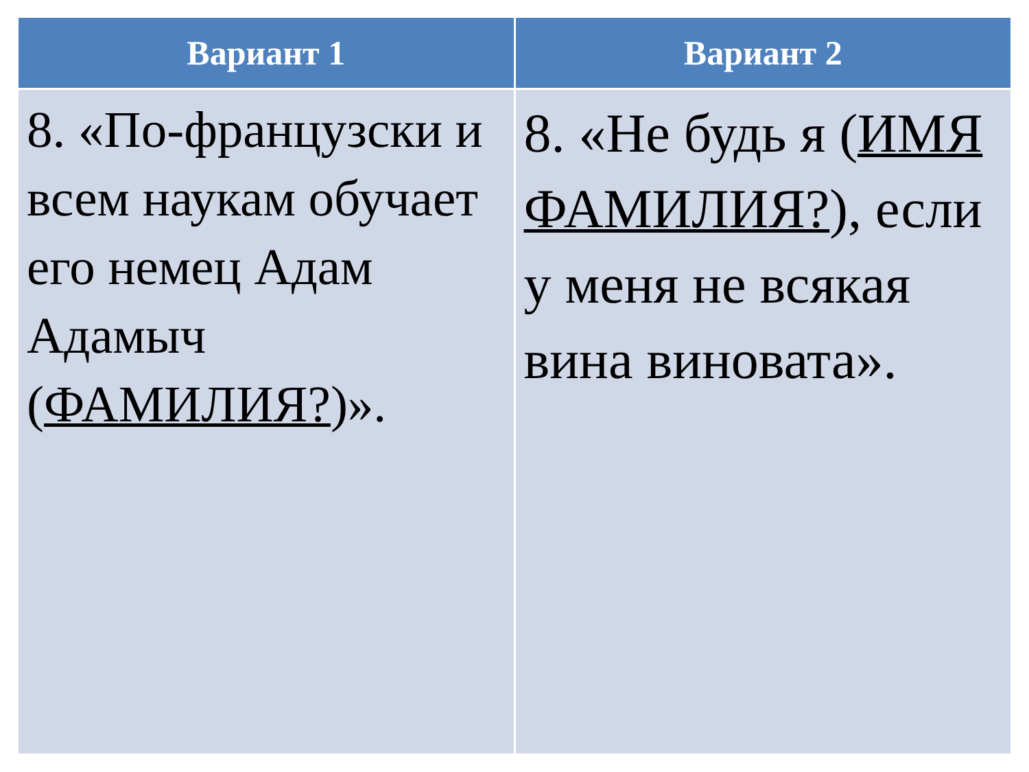| Вариант 1 | Вариант 2 |
| --- | --- |
| 8. «По-французски и всем наукам обучает его немец Адам Адамыч ( ФАМИЛИЯ? )». | 8. «Не будь я ( ИМЯ ФАМИЛИЯ? ), если у меня не всякая вина виновата». |